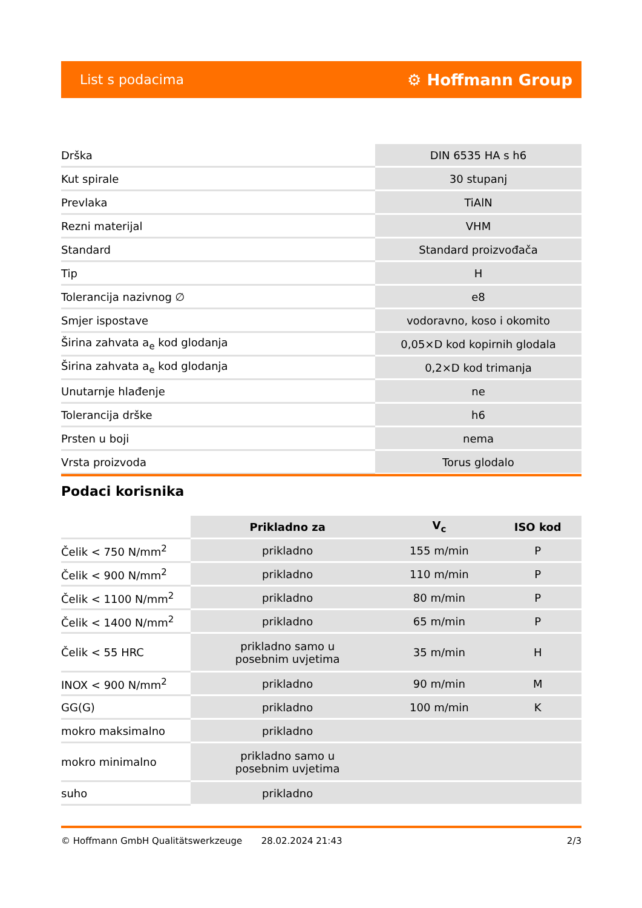List s podacima ⚙ Hoffmann Group
| Drška | DIN 6535 HA s h6 |
| Kut spirale | 30 stupanj |
| Prevlaka | TiAlN |
| Rezni materijal | VHM |
| Standard | Standard proizvođača |
| Tip | H |
| Tolerancija nazivnog ∅ | e8 |
| Smjer ispostave | vodoravno, koso i okomito |
| Širina zahvata a<sub>e</sub> kod glodanja | 0,05×D kod kopirnih glodala |
| Širina zahvata a<sub>e</sub> kod glodanja | 0,2×D kod trimanja |
| Unutarnje hlađenje | ne |
| Tolerancija drške | h6 |
| Prsten u boji | nema |
| Vrsta proizvoda | Torus glodalo |
Podaci korisnika
| | Prikladno za | V<sub>c</sub> | ISO kod |
| Čelik < 750 N/mm<sup>2</sup> | prikladno | 155 m/min | P |
| Čelik < 900 N/mm<sup>2</sup> | prikladno | 110 m/min | P |
| Čelik < 1100 N/mm<sup>2</sup> | prikladno | 80 m/min | P |
| Čelik < 1400 N/mm<sup>2</sup> | prikladno | 65 m/min | P |
| Čelik < 55 HRC | prikladno samo u posebnim uvjetima | 35 m/min | H |
| INOX < 900 N/mm<sup>2</sup> | prikladno | 90 m/min | M |
| GG(G) | prikladno | 100 m/min | K |
| mokro maksimalno | prikladno | | |
| mokro minimalno | prikladno samo u posebnim uvjetima | | |
| suho | prikladno | | |
© Hoffmann GmbH Qualitätswerkzeuge 28.02.2024 21:43 2/3